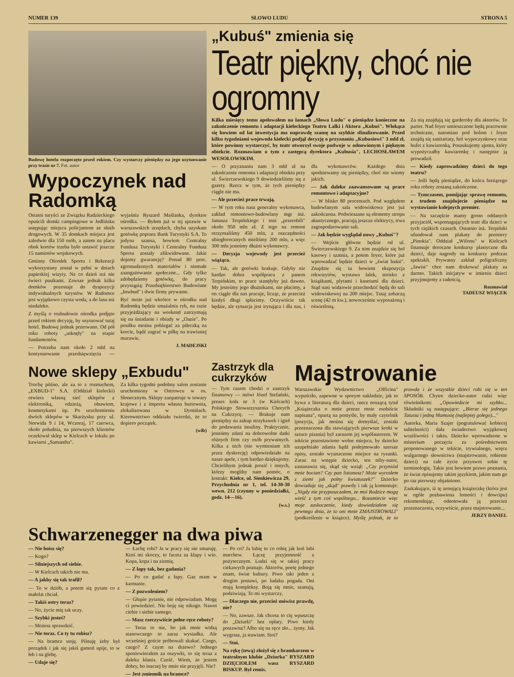NUMER 139 SŁOWO LUDU STRONA 5
Budowę hotelu rozpoczęto przed rokiem. Czy wystarczy pieniędzy na jego usytuowanie przy trasie nr 7. Fot. autor
Wypoczynek nad Radomką
Ostatni turyści ze Związku Radzieckiego opuścili domki campingowe w Jedlińsku ustępując miejsca policjantom ze służb drogowych. W 35 domkach miejsca jest zaledwie dla 150 osób, a zatem na placu obok kortów trzeba było ustawić jeszcze 15 namiotów wojskowych.
Gminny Ośrodek Sportu i Rekreacji wykorzystany został w pełni w dniach papieskiej wizyty. Na co dzień też nie świeci pustkami. Zawsze jednak kilka domków pozostaje do dyspozycji indywidualnych turystów. W Radomce jest wyjątkowo czysta woda, a do lasu też niedaleko.
Z myślą o rozbudowie ośrodka podjęto przed rokiem decyzję, by usytuować tutaj hotel. Budowę jednak przerwano. Od pół roku roboty „utknęły" na etapie fundamentów.
— Potrzeba nam około 2 mld na kontynuowanie przedsięwzięcia — wyjaśnia Ryszard Maślanka, dyrektor ośrodka. — Byłem już w tej sprawie w warszawskich urzędach, chyba uzyskam gotówkę poprzez Bank Turystyki S.A. To jedyna szansa, bowiem Centralny Fundusz Turystyki i Centralny Fundusz Sportu zostały zlikwidowane. Jakie dojemy gwarancję? Ponad 80 proc. zgromadzonych materiałów i niemałe zaangażowanie społeczne... Gdy tylko zdobędziemy gotówkę, do pracy przystąpią: Przedsiębiorstwo Budowlane „Inwbud" i dwie firmy prywatne.
Być może już wkrótce w ośrodku nad Radomką będzie smażalnia ryb, na razie przyjeżdżający na weekend zatrzymują się na śniadanie i obiady w „Oazie". Po posiłku można pobiegać za piłeczką na korcie, bądź zagrać w piłkę na trawiastej murawie.
J. MADEJSKI
„Kubuś" zmienia się
Teatr piękny, choć nie ogromny
Kilka miesięcy temu apelowałem na łamach „Słowa Ludu" o pieniądze konieczne na zakończenie remontu i adaptacji kieleckiego Teatru Lalki i Aktora „Kubuś". Wlokąca się bowiem od lat inwestycja ma naprawdę szansę na szybkie sfinalizowanie. Przed kilku tygodniami wojewoda kielecki podjął decyzję o przyznaniu „Kubusiowi" 3 mld zł, które powinny wystarczyć, by teatr otworzył swoje podwoje w odnowionym i pięknym obiekcie. Rozmawiam o tym z zastępcą dyrektora „Kubusia", LECHOSŁAWEM WESOŁOWSKIM.
— O przyznaniu nam 3 mld zł na zakończenie remontu i adaptacji obiektu przy ul. Świerczewskiego 9 dowiedzieliśmy się z gazety. Rzecz w tym, że tych pieniędzy ciągle nie ma.
— Ale przecież prace trwają.
— W tym roku nasz generalny wykonawca, zakład remontowo-budowlany mgr inż. Janusza Terpińskiego i inni „przerobili" około 950 mln zł. Z tego na remont otrzymaliśmy 450 mln, z oszczędności ubiegłorocznych mieliśmy 200 mln, a więc 300 mln jesteśmy dłużni wykonawcy.
— Decyzja wojewody jest przecież wiążąca.
— Tak, ale gotówki brakuje. Gdyby nie bardzo dobra współpraca z panem Terpińskim, to prace stanęłyby już dawno. My jesteśmy jego dłużnikami, nie płacimy, a on ciągle dla nas pracuje, licząc, że przecież kiedyś długi spłacimy. Oczywiście tak będzie, ale sytuacja jest irytująca i dla nas, i dla wykonawców. Każdego dnia spodziewamy się pieniędzy, choć nie wiemy jakich.
— Jak daleko zaawansowane są prace remontowe i adaptacyjne?
— W blisko 80 procentach. Pod względem budowlanym sala widowiskowa jest już zakończona. Podwieszane są elementy stropu akustycznego, pracują jeszcze elektrycy, trwa zagospodarowanie sali.
— Jak będzie wyglądał nowy „Kubuś"?
— Wejście główne będzie od ul. Świerczewskiego 9. Za nim znajdzie się hol kasowy i szatnia, a potem foyer, które już wprowadzać będzie dzieci w „świat baśni". Znajdzie się tu bowiem ekspozycja rekwizytów, wystawa lalek, stoisko z książkami, plytami i kasetami dla dzieci. Stąd nasi widzowie przechodzić będą do sali widowiskowej na 200 miejsc. Tutaj zobaczą scenę (42 m kw.), nowocześnie wyposażoną i oświetloną.
Za nią znajdują się garderoby dla aktorów. To parter. Nad foyer umieszczone będą pracownie techniczne, natomiast pod holem i foyer znajdą się sanitariaty, hol wypoczynkowy oraz bufet z kawiarenką. Poszukujemy ajenta, który wypożyczałby kawiarenkę i następnie ją prowadził.
— Kiedy zaprowadzimy dzieci do tego teatru?
— Jeśli będą pieniądze, do końca bieżącego roku roboty zostaną zakończone.
— Tymczasem, pomijając sprawę remontu, z trudem znajdujecie pieniądze na wystawianie kolejnych premier.
— Na szczęście mamy grono oddanych przyjaciół, wspomagających teatr dla dzieci w tych ciężkich czasach. Ostatnio inż. Terpiński ufundował nam plakaty do premiery „Pinokia". Oddział „Wifonu" w Kielcach finansuje doroczne konkursy plastyczne dla dzieci, daje nagrody na konkursy podczas spektakli. Prywatny zakład poligraficzny „Jawist" chce nam drukować plakaty za darmo. Takich inicjatyw w imieniu dzieci przyjmujemy z radością.
Rozmawiał
TADEUSZ WIĄCEK
Nowe sklepy „Exbudu"
Trochę późno, ale za to z rozmachem, „EXBUD-1" S.A. (Oddział kielecki) otwiera własną sieć sklepów z elektroniką, odzieżą, obuwiem, kosmetykami itp. Po uruchomieniu dwóch sklepów w Skarżysku przy ul. Norwida 9 i 14, Wczoraj, 17 czerwca, około południa, na pierwszych klientów oczekiwał sklep w Kielcach w lokalu po kawiarni „Samantha".
Za kilka tygodni podobny salon zostanie uruchomiony w Ostrowcu w os. Słonecznym. Sklepy zaopatruje w towary krajowe i z importu własna hurtownia, zlokalizowana w Dymińach. Kierownictwo oddziału twierdzi, że to dopiero początek.
(wib)
Zastrzyk dla cukrzyków
— Tym razem chodzi o zastrzyk finansowy — mówi Józef Stefański, prezes koła nr 3 (w Kielcach) Polskiego Stowarzyszenia Chorych na Cukrzycę. — Brakuje nam pieniędzy na zakup strzykawek i igieł do podawania insuliny. Praktycznie, jesteśmy zdani na dobrowolne datki różnych firm czy osób prywatnych. Kilka z nich (nie wymieniam ich przez dyskrecję) odpowiedziało na nasze apele, i tym bardzo dziękujemy. Chcielibym jednak prosić i innych, którzy mogliby nam pomóc, o kontakt: Kielce, ul. Sienkiewicza 29, Przychodnia nr 1, tel. 14-30-30 wewn. 212 (czynny w poniedziałki, godz. 14—16).
(w.s.)
Majstrowanie
Warszawskie Wydawnictwo „Officina" wypuściło, zapewne w sporym nakładzie, jak to bywa z literaturą dla dzieci, rzecz noszącą tytuł „Książeczka o mnie przeze mnie osobiście napisana", opartą na pomyśle, by mały czytelnik (pozycja, jak można się domyślać, została przeznaczona dla stawiających pierwsze kroki w sztuce pisania) był zarazem jej współautorem. W tekście pozostawiono wolne miejsca, by dziecko uzupełniało zdania bądź podejmowało szersze opisy, zostało wyznaczone miejsce na rysunki. Zaraz na wstępie dziecko, ten niby-autor, zastanawia się, skąd się wziął: „Czy przyniósł mnie bocian? Czy pan listonosz? Może wyrosłem z ziemi jak polny kwiatuszek?" Dziecko dowiaduje się „skąd" prawdy i tak ją komentuje: „Nigdy nie przypuszczałem, że moi Rodzice mogą wieść z tym coś wspólnego... Rozumiecie więc moje zaskoczenie, kiedy dowiedziałem się pewnego dnia, że to oni mnie ZMAJSTROWALI" (podkreślenie w książce). Myślę jednak, że to prawda i że wszystkie dzieci robi się w ten SPOSÓB. Chytre dziecko-autor radzi więc rówieśnikom: „Opowiedzcie mi szybko... Składniki są następujące: „Bierze się jednego Tatusia i jedną Mamusię (najlepiej gołego)..."
Autorka, Maria Szajer (pogratulować kobiecej subtelności) dała świadectwo wyjątkowej wrażliwości i taktu. Dziecko wprowadzone w misterium poczęcia za pośrednictwem proponowanego w tekście, trywialnego, wręcz wulgarnego słownictwa (majstrowanie, robienie dzieci) na całe życie przyswoi sobie tę terminologię. Takie jest bowiem prawo poznania, że świat opisujemy takim językiem, jakim nam go po raz pierwszy objaśniono.
Zaskakujące, iż tę zenującą książeczkę (która jest w ogóle pozbawiona lotności i dowcipu) rekomendując, odnotowała ją przecież przeznaczenia, oczywiście, przez majstrowanie...
JERZY DANIEL
Schwarzenegger na dwa piwa
— Nie boisz się?
— Kogo?
— Silniejszych od siebie.
— W Kielcach takich nie ma.
— A jakby się tak trafił?
— To w dziób, a potem się pytam co z małolat chciał.
— Takiś ostry teraz?
— No, życie mię tak uczy.
— Szybki jesteś?
— Możesz sprawdzić.
— Nie teraz. Co ty tu robisz?
— Na bramce stoję. Pilnuję żeby był porządek i jak się jakiś gamoń upije, to w łeb i na glebę.
— Udaje się?
— Łachę robi? Ja w pracy się nie smaruję. Ktoś mi skoczy, to faceta za klapy i wio. Kopa, kopa i na ziemię.
— Z łapy tak, bez gadania?
— Po co gadać z łapy. Gaz mam w karmanie.
— Z pozwoleniem?
— Głupie pytanie, nie odpowiadam. Mogę ci powiedzieć. Nie boję się nikogo. Nawet ciebie i siebie samego.
— Masz rzeczywiście pełne ręce roboty?
— Teraz to nie, bo jak mnie widzą stanowczego to zaraz wysiadka. Ale wcześniej goście próbowali skakać. Czego, czego? Z czym na drzewo? Jednego sponiewierałem za oszywki, to się teraz z daleka kłania. Cześć. Wiem, że jestem dobry, bo inaczej by mnie nie przyjęli. Nie?
— Jest zmiennik na bramce?
— Po co? Ja lubię to co robię jak koń lubi marchew. Łączę przyjemność z pożytecznym. Ludzi się w takiej pracy ciekawych poznaje. Aktorów, poetę jednego znam, świat kultury. Piwo taki jeden z drugim postawi, po ludzku pogada. Oni mają kompleksy. Boją się mnie, szanują, podziwiają. To mi wystarczy.
— Dlaczego nie, przecież mówisz prawdę, nie?
— No, zawsze. Jak chcesz to cię wpuszczę do „Dziurki" bez opłaty. Piwo kiedy postawisz? Albo się na ręce zło... żymy. Jak wygrasz, ja stawiam. Stoi?
— Stoi.
Na rękę (tewą) złożył się z bramkarzem w teatralnym klubie „Dziurka" RYSZARD DZIĘCIOŁEM wasz RYSZARD BISKUP. Był remis.